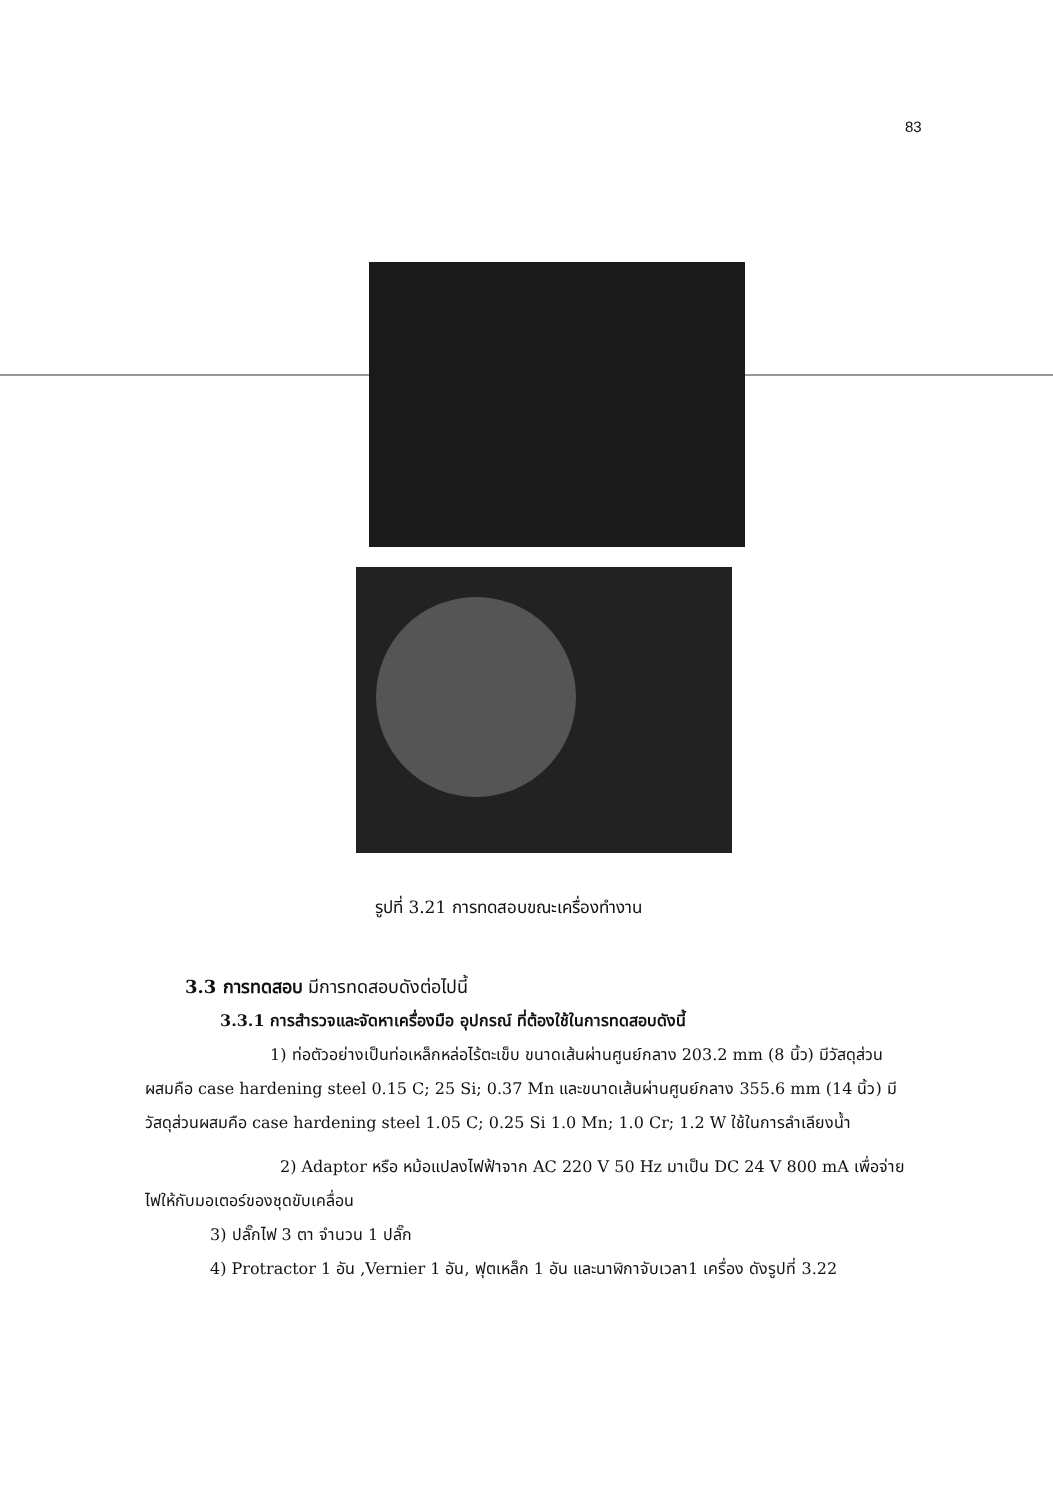83
รูปที่ 3.21 การทดสอบขณะเครื่องทำงาน
3.3 การทดสอบ มีการทดสอบดังต่อไปนี้
3.3.1 การสำรวจและจัดหาเครื่องมือ อุปกรณ์ ที่ต้องใช้ในการทดสอบดังนี้
1) ท่อตัวอย่างเป็นท่อเหล็กหล่อไร้ตะเข็บ ขนาดเส้นผ่านศูนย์กลาง 203.2 mm (8 นิ้ว) มีวัสดุส่วนผสมคือ case hardening steel 0.15 C; 25 Si; 0.37 Mn และขนาดเส้นผ่านศูนย์กลาง 355.6 mm (14 นิ้ว) มีวัสดุส่วนผสมคือ case hardening steel 1.05 C; 0.25 Si 1.0 Mn; 1.0 Cr; 1.2 W ใช้ในการลำเลียงน้ำ
2) Adaptor หรือ หม้อแปลงไฟฟ้าจาก AC 220 V 50 Hz มาเป็น DC 24 V 800 mA เพื่อจ่ายไฟให้กับมอเตอร์ของชุดขับเคลื่อน
3) ปลั๊กไฟ 3 ตา จำนวน 1 ปลั๊ก
4) Protractor 1 อัน ,Vernier 1 อัน, ฟุตเหล็ก 1 อัน และนาฬิกาจับเวลา1 เครื่อง ดังรูปที่ 3.22